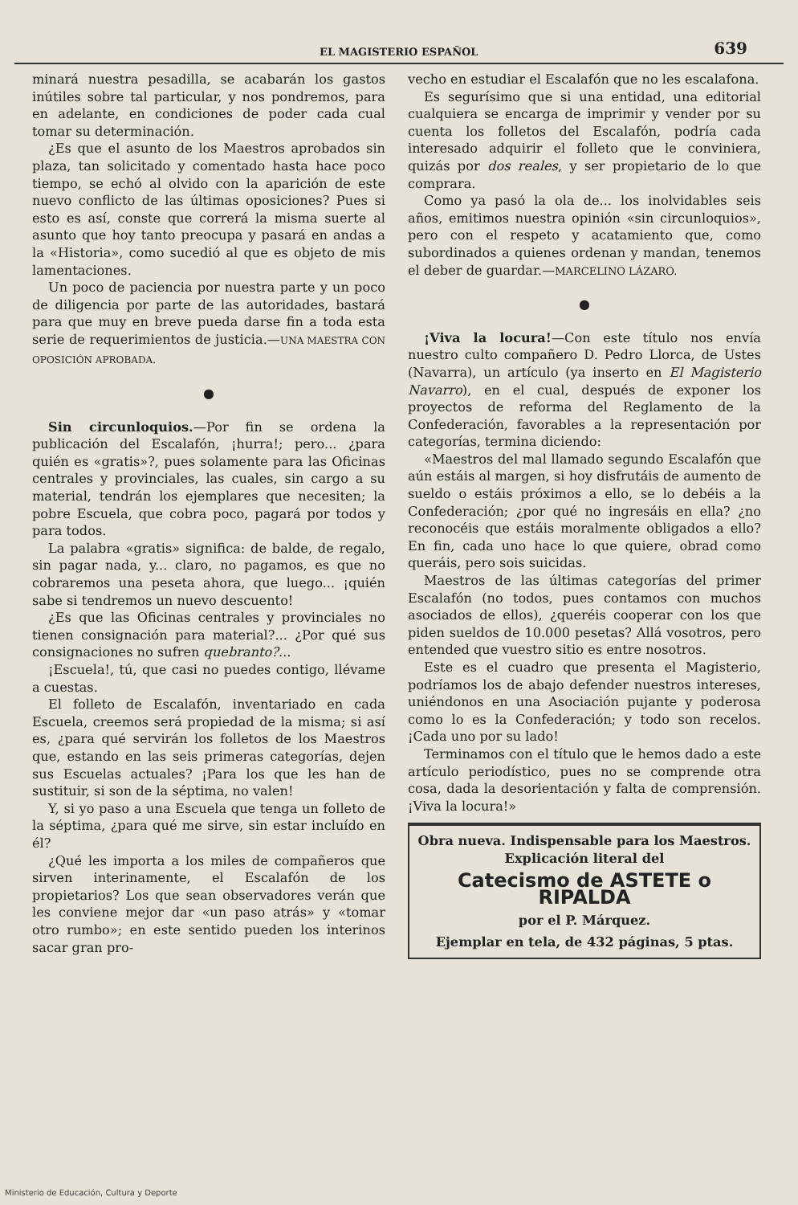EL MAGISTERIO ESPAÑOL 639
minará nuestra pesadilla, se acabarán los gastos inútiles sobre tal particular, y nos pondremos, para en adelante, en condiciones de poder cada cual tomar su determinación.
¿Es que el asunto de los Maestros aprobados sin plaza, tan solicitado y comentado hasta hace poco tiempo, se echó al olvido con la aparición de este nuevo conflicto de las últimas oposiciones? Pues si esto es así, conste que correrá la misma suerte al asunto que hoy tanto preocupa y pasará en andas a la «Historia», como sucedió al que es objeto de mis lamentaciones.
Un poco de paciencia por nuestra parte y un poco de diligencia por parte de las autoridades, bastará para que muy en breve pueda darse fin a toda esta serie de requerimientos de justicia.—UNA MAESTRA CON OPOSICIÓN APROBADA.
●
Sin circunloquios.—Por fin se ordena la publicación del Escalafón, ¡hurra!; pero... ¿para quién es «gratis»?, pues solamente para las Oficinas centrales y provinciales, las cuales, sin cargo a su material, tendrán los ejemplares que necesiten; la pobre Escuela, que cobra poco, pagará por todos y para todos.
La palabra «gratis» significa: de balde, de regalo, sin pagar nada, y... claro, no pagamos, es que no cobraremos una peseta ahora, que luego... ¡quién sabe si tendremos un nuevo descuento!
¿Es que las Oficinas centrales y provinciales no tienen consignación para material?... ¿Por qué sus consignaciones no sufren quebranto?...
¡Escuela!, tú, que casi no puedes contigo, llévame a cuestas.
El folleto de Escalafón, inventariado en cada Escuela, creemos será propiedad de la misma; si así es, ¿para qué servirán los folletos de los Maestros que, estando en las seis primeras categorías, dejen sus Escuelas actuales? ¡Para los que les han de sustituir, si son de la séptima, no valen!
Y, si yo paso a una Escuela que tenga un folleto de la séptima, ¿para qué me sirve, sin estar incluído en él?
¿Qué les importa a los miles de compañeros que sirven interinamente, el Escalafón de los propietarios? Los que sean observadores verán que les conviene mejor dar «un paso atrás» y «tomar otro rumbo»; en este sentido pueden los interinos sacar gran pro-
vecho en estudiar el Escalafón que no les escalafona.
Es segurísimo que si una entidad, una editorial cualquiera se encarga de imprimir y vender por su cuenta los folletos del Escalafón, podría cada interesado adquirir el folleto que le conviniera, quizás por dos reales, y ser propietario de lo que comprara.
Como ya pasó la ola de... los inolvidables seis años, emitimos nuestra opinión «sin circunloquios», pero con el respeto y acatamiento que, como subordinados a quienes ordenan y mandan, tenemos el deber de guardar.—MARCELINO LÁZARO.
●
¡Viva la locura!—Con este título nos envía nuestro culto compañero D. Pedro Llorca, de Ustes (Navarra), un artículo (ya inserto en El Magisterio Navarro), en el cual, después de exponer los proyectos de reforma del Reglamento de la Confederación, favorables a la representación por categorías, termina diciendo:
«Maestros del mal llamado segundo Escalafón que aún estáis al margen, si hoy disfrutáis de aumento de sueldo o estáis próximos a ello, se lo debéis a la Confederación; ¿por qué no ingresáis en ella? ¿no reconocéis que estáis moralmente obligados a ello? En fin, cada uno hace lo que quiere, obrad como queráis, pero sois suicidas.
Maestros de las últimas categorías del primer Escalafón (no todos, pues contamos con muchos asociados de ellos), ¿queréis cooperar con los que piden sueldos de 10.000 pesetas? Allá vosotros, pero entended que vuestro sitio es entre nosotros.
Este es el cuadro que presenta el Magisterio, podríamos los de abajo defender nuestros intereses, uniéndonos en una Asociación pujante y poderosa como lo es la Confederación; y todo son recelos. ¡Cada uno por su lado!
Terminamos con el título que le hemos dado a este artículo periodístico, pues no se comprende otra cosa, dada la desorientación y falta de comprensión. ¡Viva la locura!»
Obra nueva. Indispensable para los Maestros. Explicación literal del
Catecismo de ASTETE o RIPALDA
por el P. Márquez.
Ejemplar en tela, de 432 páginas, 5 ptas.
Ministerio de Educación, Cultura y Deporte